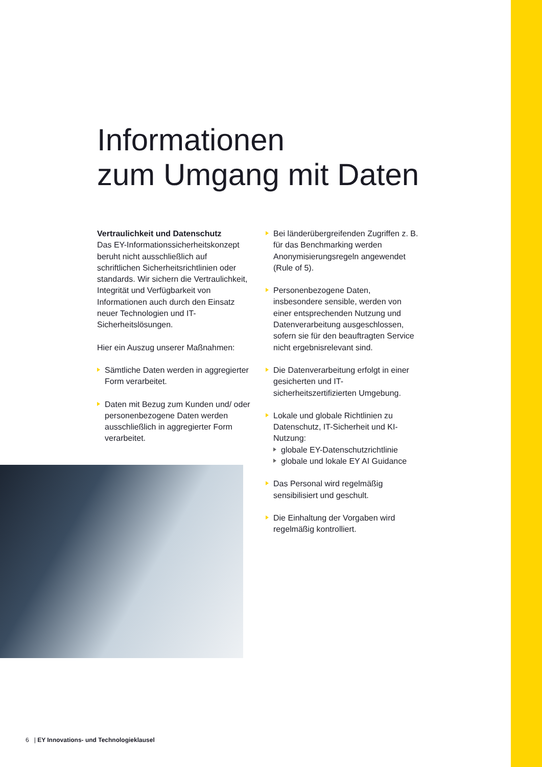Informationen
zum Umgang mit Daten
Vertraulichkeit und Datenschutz
Das EY-Informationssicherheitskonzept beruht nicht ausschließlich auf schriftlichen Sicherheitsrichtlinien oder standards. Wir sichern die Vertraulichkeit, Integrität und Verfügbarkeit von Informationen auch durch den Einsatz neuer Technologien und IT-Sicherheitslösungen.
Hier ein Auszug unserer Maßnahmen:
Sämtliche Daten werden in aggregierter Form verarbeitet.
Daten mit Bezug zum Kunden und/ oder personenbezogene Daten werden ausschließlich in aggregierter Form verarbeitet.
Bei länderübergreifenden Zugriffen z. B. für das Benchmarking werden Anonymisierungsregeln angewendet (Rule of 5).
Personenbezogene Daten, insbesondere sensible, werden von einer entsprechenden Nutzung und Datenverarbeitung ausgeschlossen, sofern sie für den beauftragten Service nicht ergebnisrelevant sind.
Die Datenverarbeitung erfolgt in einer gesicherten und IT-sicherheitszertifizierten Umgebung.
Lokale und globale Richtlinien zu Datenschutz, IT-Sicherheit und KI-Nutzung:
globale EY-Datenschutzrichtlinie
globale und lokale EY AI Guidance
Das Personal wird regelmäßig sensibilisiert und geschult.
Die Einhaltung der Vorgaben wird regelmäßig kontrolliert.
6 | EY Innovations- und Technologieklausel